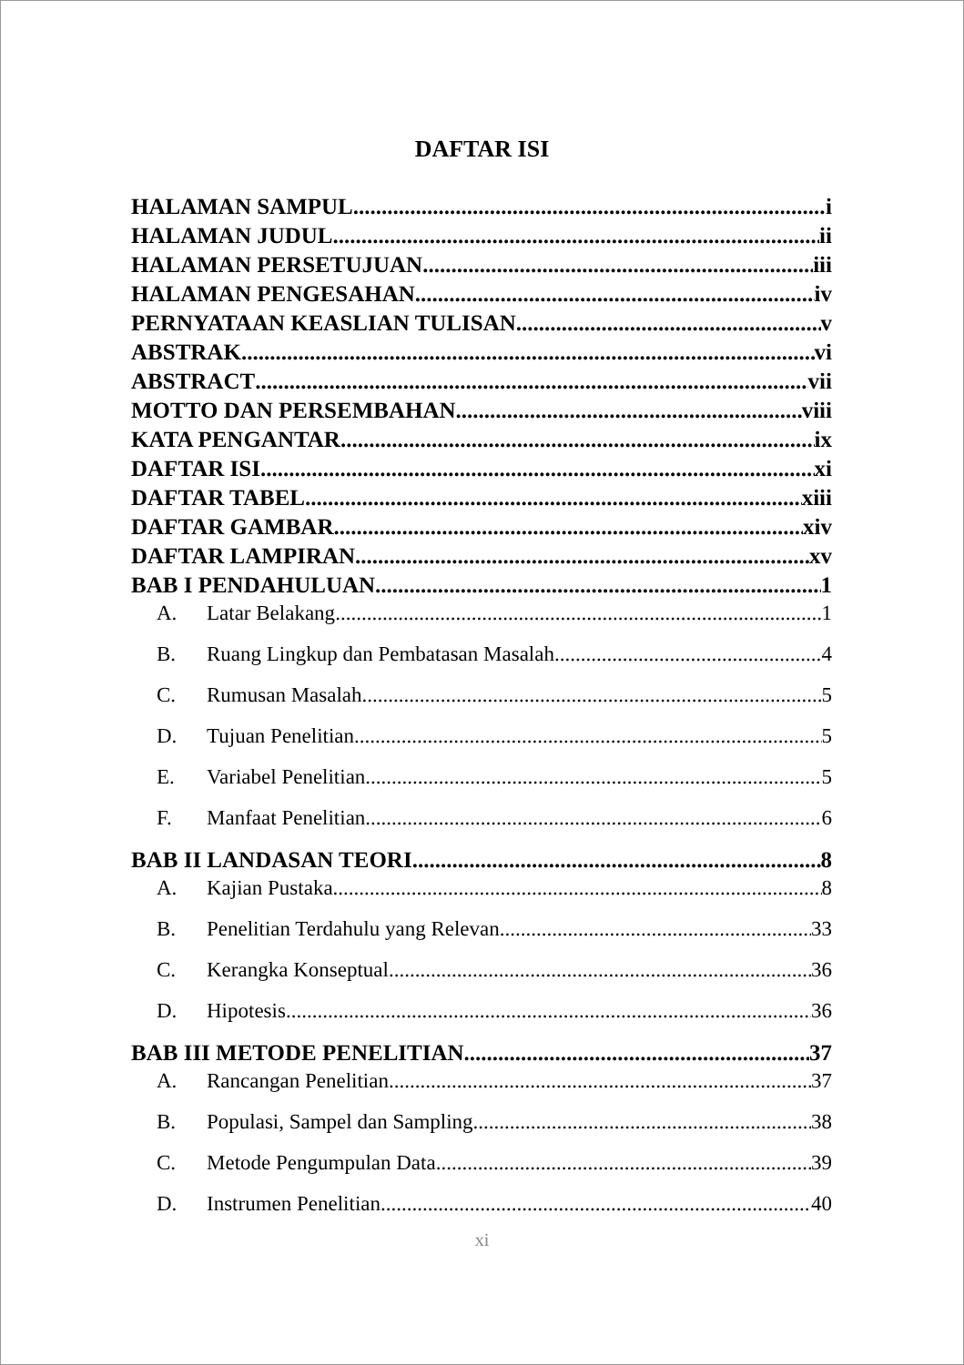DAFTAR ISI
HALAMAN SAMPUL i
HALAMAN JUDUL ii
HALAMAN PERSETUJUAN iii
HALAMAN PENGESAHAN iv
PERNYATAAN KEASLIAN TULISAN v
ABSTRAK vi
ABSTRACT vii
MOTTO DAN PERSEMBAHAN viii
KATA PENGANTAR ix
DAFTAR ISI xi
DAFTAR TABEL xiii
DAFTAR GAMBAR xiv
DAFTAR LAMPIRAN xv
BAB I PENDAHULUAN 1
A. Latar Belakang 1
B. Ruang Lingkup dan Pembatasan Masalah 4
C. Rumusan Masalah 5
D. Tujuan Penelitian 5
E. Variabel Penelitian 5
F. Manfaat Penelitian 6
BAB II LANDASAN TEORI 8
A. Kajian Pustaka 8
B. Penelitian Terdahulu yang Relevan 33
C. Kerangka Konseptual 36
D. Hipotesis 36
BAB III METODE PENELITIAN 37
A. Rancangan Penelitian 37
B. Populasi, Sampel dan Sampling 38
C. Metode Pengumpulan Data 39
D. Instrumen Penelitian 40
xi